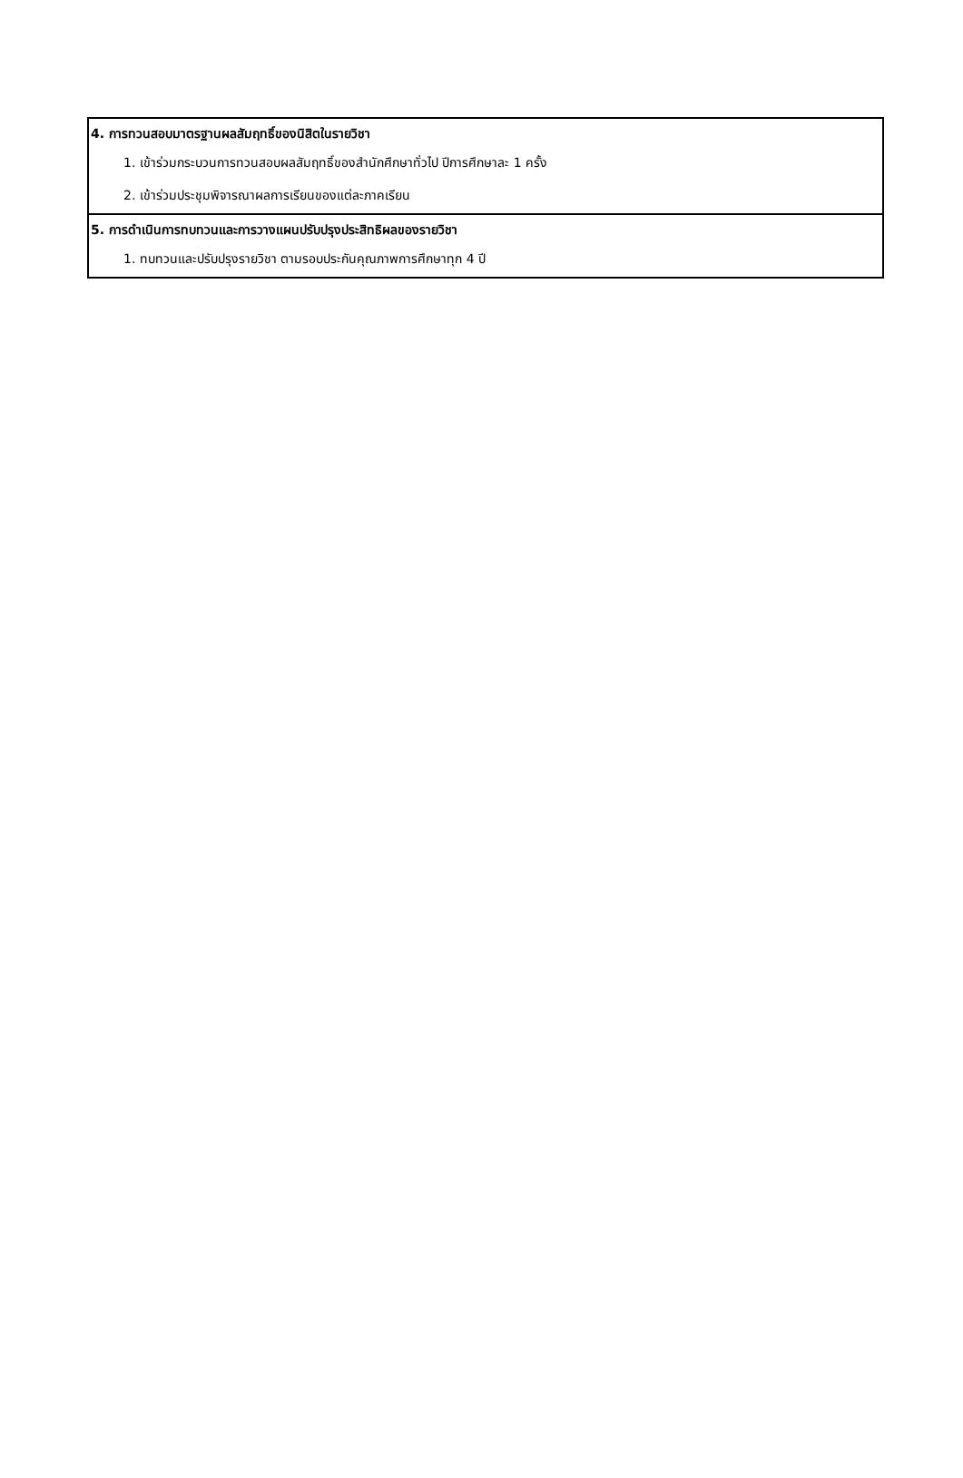| 4. การทวนสอบมาตรฐานผลสัมฤทธิ์ของนิสิตในรายวิชา 1. เข้าร่วมกระบวนการทวนสอบผลสัมฤทธิ์ของสำนักศึกษาทั่วไป ปีการศึกษาละ 1 ครั้ง 2. เข้าร่วมประชุมพิจารณาผลการเรียนของแต่ละภาคเรียน |
| 5. การดำเนินการทบทวนและการวางแผนปรับปรุงประสิทธิผลของรายวิชา 1. ทบทวนและปรับปรุงรายวิชา ตามรอบประกันคุณภาพการศึกษาทุก 4 ปี |